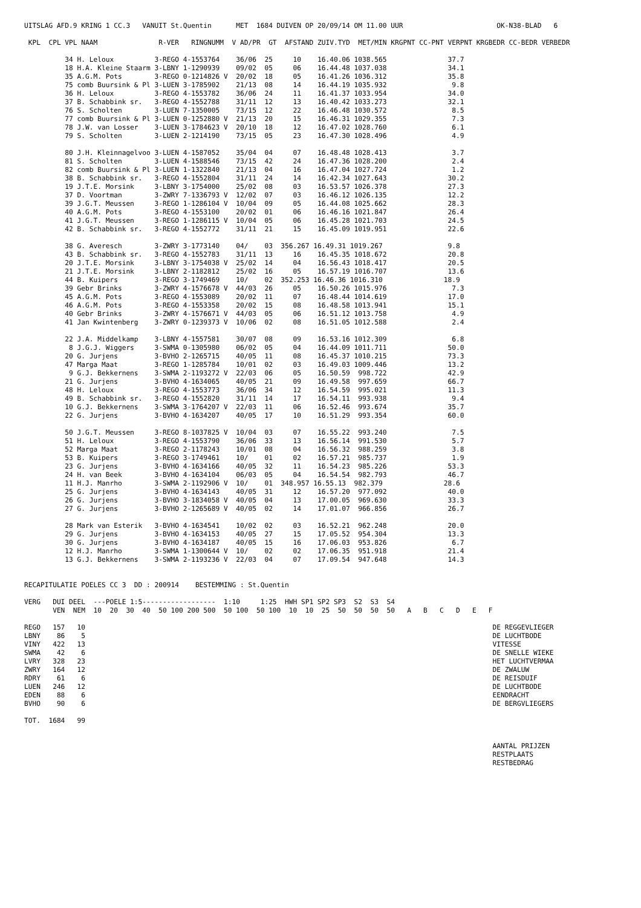UITSLAG AFD.9 KRING 1 CC.3   VANUIT St.Quentin      MET  1684 DUIVEN OP 20/09/14 OM 11.00 UUR                       OK-N38-BLAD   6

 KPL  CPL VPL NAAM               R-VER   RINGNUMM  V AD/PR  GT  AFSTAND ZUIV.TYD  MET/MIN KRGPNT CC-PNT VERPNT KRGBEDR CC-BEDR VERBEDR

          34 H. Leloux          3-REGO 4-1553764    36/06  25     10    16.40.06 1038.565               37.7
          18 H.A. Kleine Staarm 3-LBNY 1-1290939    09/02  05     06    16.44.48 1037.038               34.1
          35 A.G.M. Pots        3-REGO 0-1214826 V  20/02  18     05    16.41.26 1036.312               35.8
          75 comb Buursink & Pl 3-LUEN 3-1785902    21/13  08     14    16.44.19 1035.932                9.8
          36 H. Leloux          3-REGO 4-1553782    36/06  24     11    16.41.37 1033.954               34.0
          37 B. Schabbink sr.   3-REGO 4-1552788    31/11  12     13    16.40.42 1033.273               32.1
          76 S. Scholten        3-LUEN 7-1350005    73/15  12     22    16.46.48 1030.572                8.5
          77 comb Buursink & Pl 3-LUEN 0-1252880 V  21/13  20     15    16.46.31 1029.355                7.3
          78 J.W. van Losser    3-LUEN 3-1784623 V  20/10  18     12    16.47.02 1028.760                6.1
          79 S. Scholten        3-LUEN 2-1214190    73/15  05     23    16.47.30 1028.496                4.9

          80 J.H. Kleinnagelvoo 3-LUEN 4-1587052    35/04  04     07    16.48.48 1028.413                3.7
          81 S. Scholten        3-LUEN 4-1588546    73/15  42     24    16.47.36 1028.200                2.4
          82 comb Buursink & Pl 3-LUEN 1-1322840    21/13  04     16    16.47.04 1027.724                1.2
          38 B. Schabbink sr.   3-REGO 4-1552804    31/11  24     14    16.42.34 1027.643               30.2
          19 J.T.E. Morsink     3-LBNY 3-1754000    25/02  08     03    16.53.57 1026.378               27.3
          37 D. Voortman        3-ZWRY 7-1336793 V  12/02  07     03    16.46.12 1026.135               12.2
          39 J.G.T. Meussen     3-REGO 1-1286104 V  10/04  09     05    16.44.08 1025.662               28.3
          40 A.G.M. Pots        3-REGO 4-1553100    20/02  01     06    16.46.16 1021.847               26.4
          41 J.G.T. Meussen     3-REGO 1-1286115 V  10/04  05     06    16.45.28 1021.703               24.5
          42 B. Schabbink sr.   3-REGO 4-1552772    31/11  21     15    16.45.09 1019.951               22.6

          38 G. Averesch        3-ZWRY 3-1773140    04/    03  356.267 16.49.31 1019.267                9.8
          43 B. Schabbink sr.   3-REGO 4-1552783    31/11  13     16    16.45.35 1018.672               20.8
          20 J.T.E. Morsink     3-LBNY 3-1754038 V  25/02  14     04    16.56.43 1018.417               20.5
          21 J.T.E. Morsink     3-LBNY 2-1182812    25/02  16     05    16.57.19 1016.707               13.6
          44 B. Kuipers         3-REGO 3-1749469    10/    02  352.253 16.46.36 1016.310               18.9
          39 Gebr Brinks        3-ZWRY 4-1576678 V  44/03  26     05    16.50.26 1015.976                7.3
          45 A.G.M. Pots        3-REGO 4-1553089    20/02  11     07    16.48.44 1014.619               17.0
          46 A.G.M. Pots        3-REGO 4-1553358    20/02  15     08    16.48.58 1013.941               15.1
          40 Gebr Brinks        3-ZWRY 4-1576671 V  44/03  05     06    16.51.12 1013.758                4.9
          41 Jan Kwintenberg    3-ZWRY 0-1239373 V  10/06  02     08    16.51.05 1012.588                2.4

          22 J.A. Middelkamp    3-LBNY 4-1557581    30/07  08     09    16.53.16 1012.309                6.8
           8 J.G.J. Wiggers     3-SWMA 0-1305980    06/02  05     04    16.44.09 1011.711               50.0
          20 G. Jurjens         3-BVHO 2-1265715    40/05  11     08    16.45.37 1010.215               73.3
          47 Marga Maat         3-REGO 1-1285784    10/01  02     03    16.49.03 1009.446               13.2
           9 G.J. Bekkernens    3-SWMA 2-1193272 V  22/03  06     05    16.50.59  998.722               42.9
          21 G. Jurjens         3-BVHO 4-1634065    40/05  21     09    16.49.58  997.659               66.7
          48 H. Leloux          3-REGO 4-1553773    36/06  34     12    16.54.59  995.021               11.3
          49 B. Schabbink sr.   3-REGO 4-1552820    31/11  14     17    16.54.11  993.938                9.4
          10 G.J. Bekkernens    3-SWMA 3-1764207 V  22/03  11     06    16.52.46  993.674               35.7
          22 G. Jurjens         3-BVHO 4-1634207    40/05  17     10    16.51.29  993.354               60.0

          50 J.G.T. Meussen     3-REGO 8-1037825 V  10/04  03     07    16.55.22  993.240                7.5
          51 H. Leloux          3-REGO 4-1553790    36/06  33     13    16.56.14  991.530                5.7
          52 Marga Maat         3-REGO 2-1178243    10/01  08     04    16.56.32  988.259                3.8
          53 B. Kuipers         3-REGO 3-1749461    10/    01     02    16.57.21  985.737                1.9
          23 G. Jurjens         3-BVHO 4-1634166    40/05  32     11    16.54.23  985.226               53.3
          24 H. van Beek        3-BVHO 4-1634104    06/03  05     04    16.54.54  982.793               46.7
          11 H.J. Manrho        3-SWMA 2-1192906 V  10/    01  348.957 16.55.13  982.379               28.6
          25 G. Jurjens         3-BVHO 4-1634143    40/05  31     12    16.57.20  977.092               40.0
          26 G. Jurjens         3-BVHO 3-1834058 V  40/05  04     13    17.00.05  969.630               33.3
          27 G. Jurjens         3-BVHO 2-1265689 V  40/05  02     14    17.01.07  966.856               26.7

          28 Mark van Esterik   3-BVHO 4-1634541    10/02  02     03    16.52.21  962.248               20.0
          29 G. Jurjens         3-BVHO 4-1634153    40/05  27     15    17.05.52  954.304               13.3
          30 G. Jurjens         3-BVHO 4-1634187    40/05  15     16    17.06.03  953.826                6.7
          12 H.J. Manrho        3-SWMA 1-1300644 V  10/    02     02    17.06.35  951.918               21.4
          13 G.J. Bekkernens    3-SWMA 2-1193236 V  22/03  04     07    17.09.54  947.648               14.3


RECAPITULATIE POELES CC 3  DD : 200914    BESTEMMING : St.Quentin

VERG   DUI DEEL  ---POELE 1:5------------------  1:10     1:25  HWH SP1 SP2 SP3  S2  S3  S4
       VEN  NEM  10  20  30  40  50 100 200 500  50 100  50 100  10  10  25  50  50  50  50   A   B   C   D   E   F

REGO   157   10                                                                                                    DE REGGEVLIEGER
LBNY    86    5                                                                                                    DE LUCHTBODE
VINY   422   13                                                                                                    VITESSE
SWMA    42    6                                                                                                    DE SNELLE WIEKE
LVRY   328   23                                                                                                    HET LUCHTVERMAA
ZWRY   164   12                                                                                                    DE ZWALUW
RDRY    61    6                                                                                                    DE REISDUIF
LUEN   246   12                                                                                                    DE LUCHTBODE
EDEN    88    6                                                                                                    EENDRACHT
BVHO    90    6                                                                                                    DE BERGVLIEGERS

TOT.  1684   99


                                                                                                                   AANTAL PRIJZEN
                                                                                                                   RESTPLAATS
                                                                                                                   RESTBEDRAG